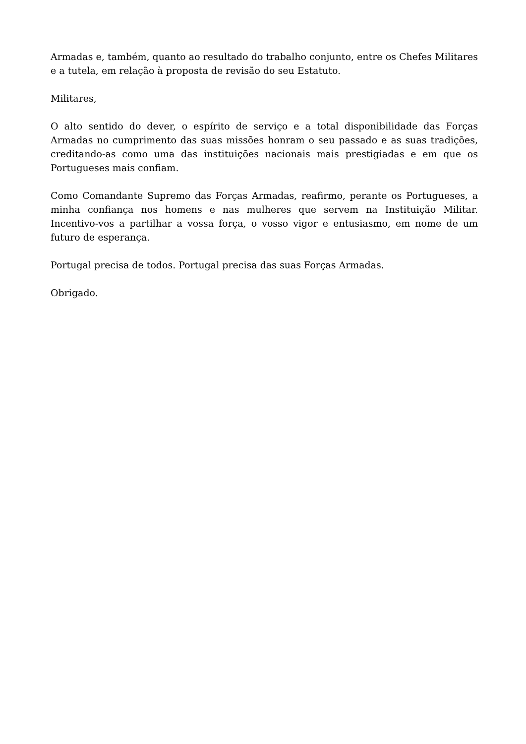Armadas e, também, quanto ao resultado do trabalho conjunto, entre os Chefes Militares e a tutela, em relação à proposta de revisão do seu Estatuto.
Militares,
O alto sentido do dever, o espírito de serviço e a total disponibilidade das Forças Armadas no cumprimento das suas missões honram o seu passado e as suas tradições, creditando-as como uma das instituições nacionais mais prestigiadas e em que os Portugueses mais confiam.
Como Comandante Supremo das Forças Armadas, reafirmo, perante os Portugueses, a minha confiança nos homens e nas mulheres que servem na Instituição Militar. Incentivo-vos a partilhar a vossa força, o vosso vigor e entusiasmo, em nome de um futuro de esperança.
Portugal precisa de todos. Portugal precisa das suas Forças Armadas.
Obrigado.